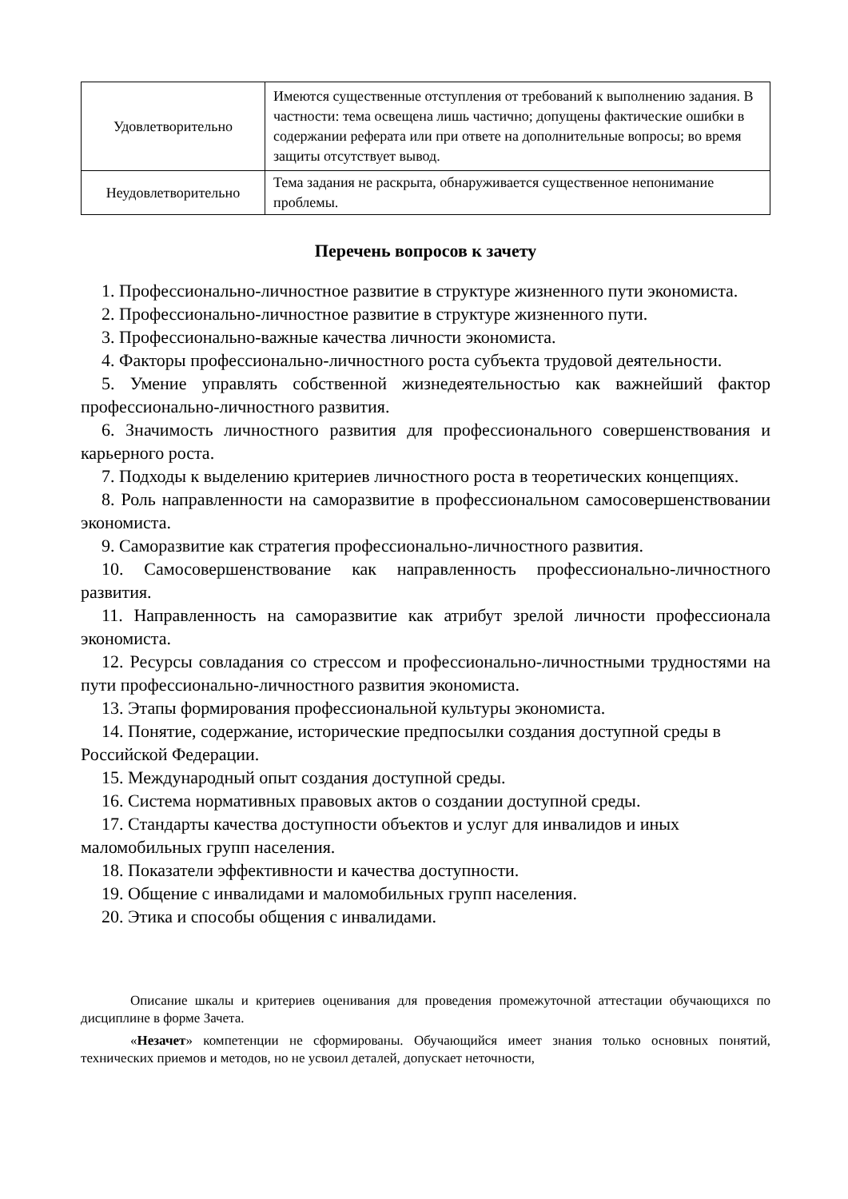| Удовлетворительно | Имеются существенные отступления от требований к выполнению задания. В частности: тема освещена лишь частично; допущены фактические ошибки в содержании реферата или при ответе на дополнительные вопросы; во время защиты отсутствует вывод. |
| Неудовлетворительно | Тема задания не раскрыта, обнаруживается существенное непонимание проблемы. |
Перечень вопросов к зачету
1. Профессионально-личностное развитие в структуре жизненного пути экономиста.
2. Профессионально-личностное развитие в структуре жизненного пути.
3. Профессионально-важные качества личности экономиста.
4. Факторы профессионально-личностного роста субъекта трудовой деятельности.
5. Умение управлять собственной жизнедеятельностью как важнейший фактор профессионально-личностного развития.
6. Значимость личностного развития для профессионального совершенствования и карьерного роста.
7. Подходы к выделению критериев личностного роста в теоретических концепциях.
8. Роль направленности на саморазвитие в профессиональном самосовершенствовании экономиста.
9. Саморазвитие как стратегия профессионально-личностного развития.
10. Самосовершенствование как направленность профессионально-личностного развития.
11. Направленность на саморазвитие как атрибут зрелой личности профессионала экономиста.
12. Ресурсы совладания со стрессом и профессионально-личностными трудностями на пути профессионально-личностного развития экономиста.
13. Этапы формирования профессиональной культуры экономиста.
14. Понятие, содержание, исторические предпосылки создания доступной среды в Российской Федерации.
15. Международный опыт создания доступной среды.
16. Система нормативных правовых актов о создании доступной среды.
17. Стандарты качества доступности объектов и услуг для инвалидов и иных маломобильных групп населения.
18. Показатели эффективности и качества доступности.
19. Общение с инвалидами и маломобильных групп населения.
20. Этика и способы общения с инвалидами.
Описание шкалы и критериев оценивания для проведения промежуточной аттестации обучающихся по дисциплине в форме Зачета.
«Незачет» компетенции не сформированы. Обучающийся имеет знания только основных понятий, технических приемов и методов, но не усвоил деталей, допускает неточности,